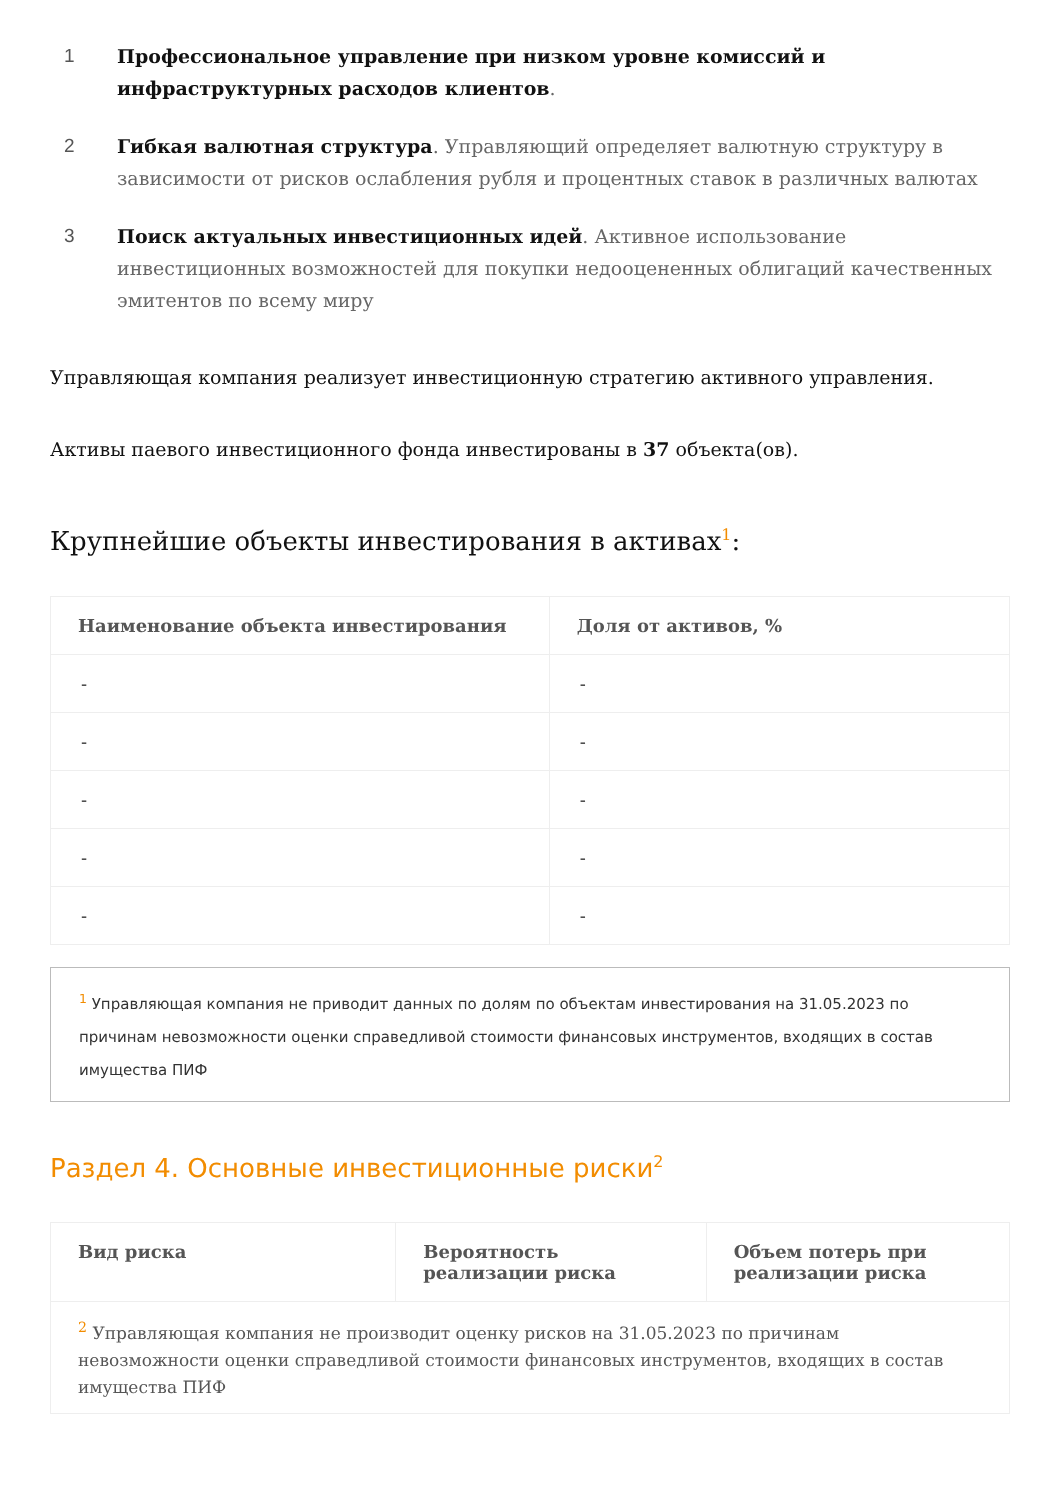1 Профессиональное управление при низком уровне комиссий и инфраструктурных расходов клиентов.
2 Гибкая валютная структура. Управляющий определяет валютную структуру в зависимости от рисков ослабления рубля и процентных ставок в различных валютах
3 Поиск актуальных инвестиционных идей. Активное использование инвестиционных возможностей для покупки недооцененных облигаций качественных эмитентов по всему миру
Управляющая компания реализует инвестиционную стратегию активного управления.
Активы паевого инвестиционного фонда инвестированы в 37 объекта(ов).
Крупнейшие объекты инвестирования в активах<sup>1</sup>:
| Наименование объекта инвестирования | Доля от активов, % |
| --- | --- |
| - | - |
| - | - |
| - | - |
| - | - |
| - | - |
<sup>1</sup> Управляющая компания не приводит данных по долям по объектам инвестирования на 31.05.2023 по причинам невозможности оценки справедливой стоимости финансовых инструментов, входящих в состав имущества ПИФ
Раздел 4. Основные инвестиционные риски<sup>2</sup>
| Вид риска | Вероятность реализации риска | Объем потерь при реализации риска |
| --- | --- | --- |
| <sup>2</sup> Управляющая компания не производит оценку рисков на 31.05.2023 по причинам невозможности оценки справедливой стоимости финансовых инструментов, входящих в состав имущества ПИФ | | |